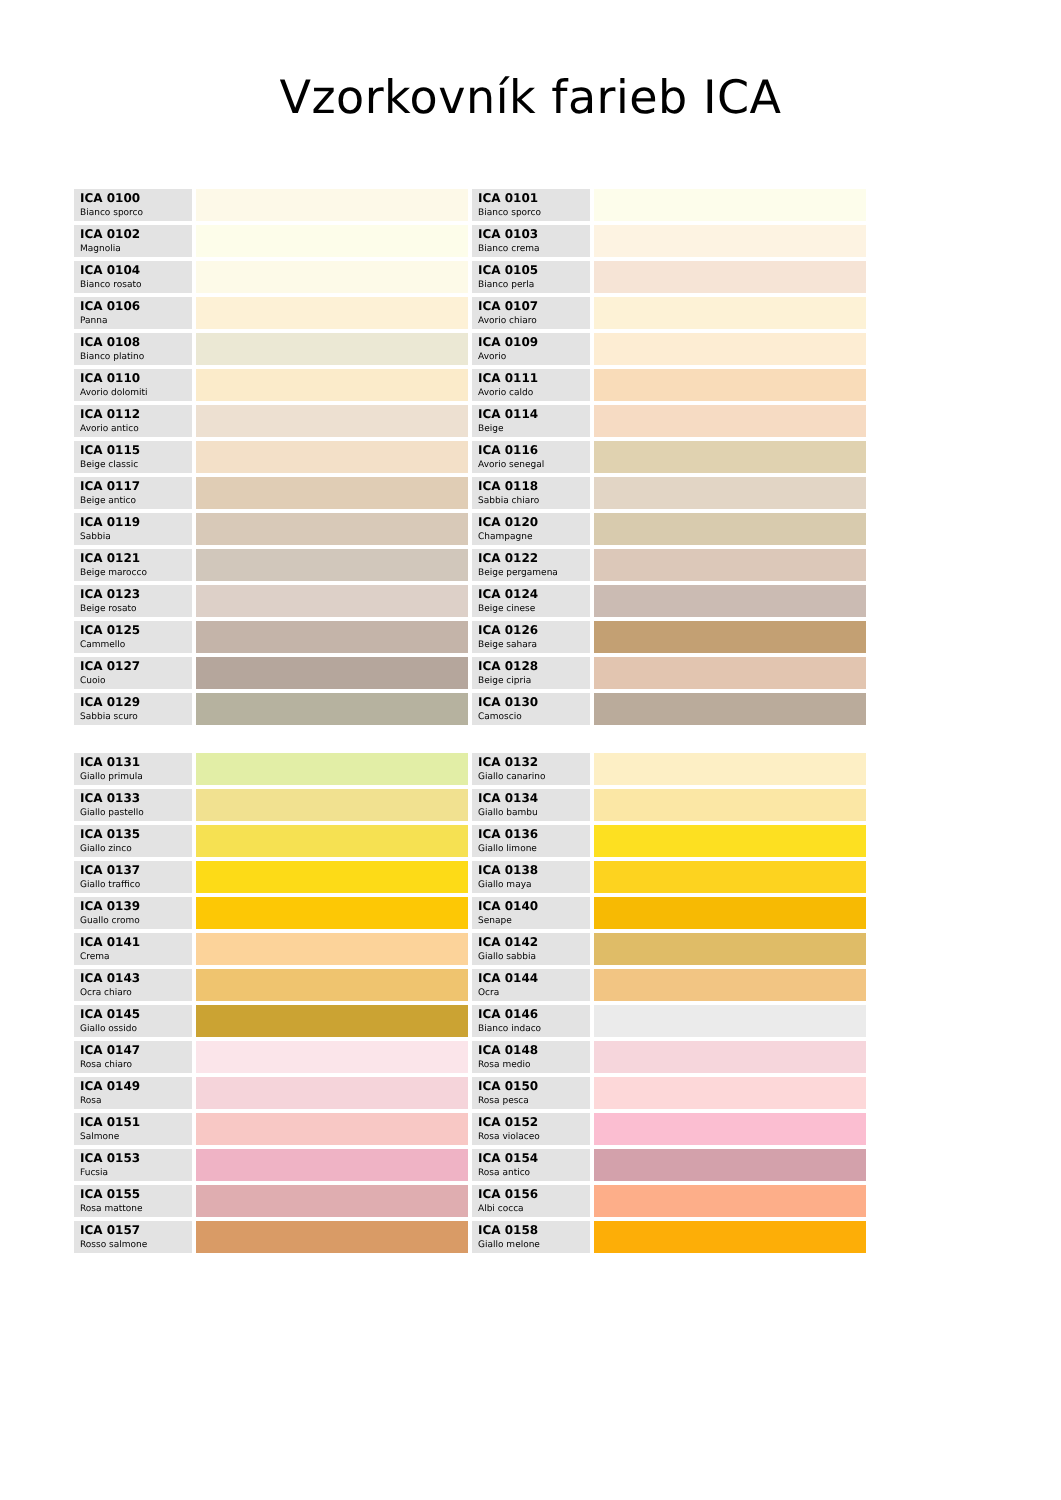Vzorkovník farieb ICA
| ICA 0100 Bianco sporco | | ICA 0101 Bianco sporco | |
| ICA 0102 Magnolia | | ICA 0103 Bianco crema | |
| ICA 0104 Bianco rosato | | ICA 0105 Bianco perla | |
| ICA 0106 Panna | | ICA 0107 Avorio chiaro | |
| ICA 0108 Bianco platino | | ICA 0109 Avorio | |
| ICA 0110 Avorio dolomiti | | ICA 0111 Avorio caldo | |
| ICA 0112 Avorio antico | | ICA 0114 Beige | |
| ICA 0115 Beige classic | | ICA 0116 Avorio senegal | |
| ICA 0117 Beige antico | | ICA 0118 Sabbia chiaro | |
| ICA 0119 Sabbia | | ICA 0120 Champagne | |
| ICA 0121 Beige marocco | | ICA 0122 Beige pergamena | |
| ICA 0123 Beige rosato | | ICA 0124 Beige cinese | |
| ICA 0125 Cammello | | ICA 0126 Beige sahara | |
| ICA 0127 Cuoio | | ICA 0128 Beige cipria | |
| ICA 0129 Sabbia scuro | | ICA 0130 Camoscio | |
| ICA 0131 Giallo primula | | ICA 0132 Giallo canarino | |
| ICA 0133 Giallo pastello | | ICA 0134 Giallo bambu | |
| ICA 0135 Giallo zinco | | ICA 0136 Giallo limone | |
| ICA 0137 Giallo traffico | | ICA 0138 Giallo maya | |
| ICA 0139 Guallo cromo | | ICA 0140 Senape | |
| ICA 0141 Crema | | ICA 0142 Giallo sabbia | |
| ICA 0143 Ocra chiaro | | ICA 0144 Ocra | |
| ICA 0145 Giallo ossido | | ICA 0146 Bianco indaco | |
| ICA 0147 Rosa chiaro | | ICA 0148 Rosa medio | |
| ICA 0149 Rosa | | ICA 0150 Rosa pesca | |
| ICA 0151 Salmone | | ICA 0152 Rosa violaceo | |
| ICA 0153 Fucsia | | ICA 0154 Rosa antico | |
| ICA 0155 Rosa mattone | | ICA 0156 Albi cocca | |
| ICA 0157 Rosso salmone | | ICA 0158 Giallo melone | |